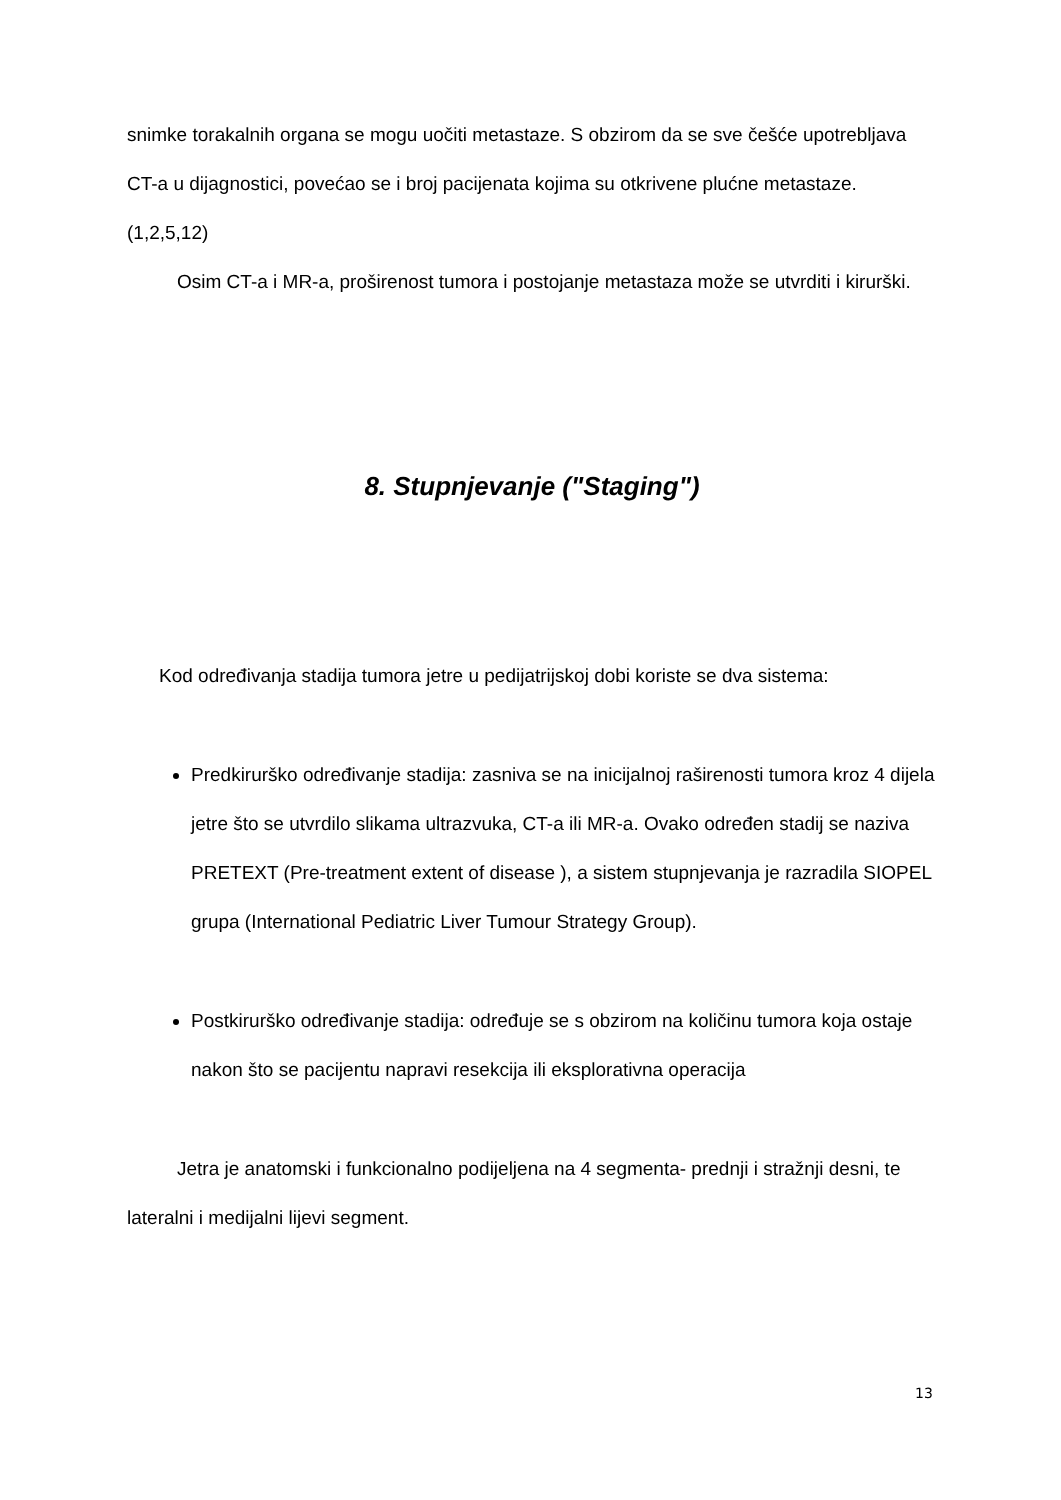snimke torakalnih organa se mogu uočiti metastaze. S obzirom da se sve češće upotrebljava CT-a u dijagnostici, povećao se i broj pacijenata kojima su otkrivene plućne metastaze. (1,2,5,12)
Osim CT-a i MR-a, proširenost tumora i postojanje metastaza može se utvrditi i kirurški.
8. Stupnjevanje ("Staging")
Kod određivanja stadija tumora jetre u pedijatrijskoj dobi koriste se dva sistema:
Predkirurško određivanje stadija: zasniva se na inicijalnoj raširenosti tumora kroz 4 dijela jetre što se utvrdilo slikama ultrazvuka, CT-a ili MR-a. Ovako određen stadij se naziva PRETEXT (Pre-treatment extent of disease ), a sistem stupnjevanja je razradila SIOPEL grupa (International Pediatric Liver Tumour Strategy Group).
Postkirurško određivanje stadija: određuje se s obzirom na količinu tumora koja ostaje nakon što se pacijentu napravi resekcija ili eksplorativna operacija
Jetra je anatomski i funkcionalno podijeljena na 4 segmenta- prednji i stražnji desni, te lateralni i medijalni lijevi segment.
13